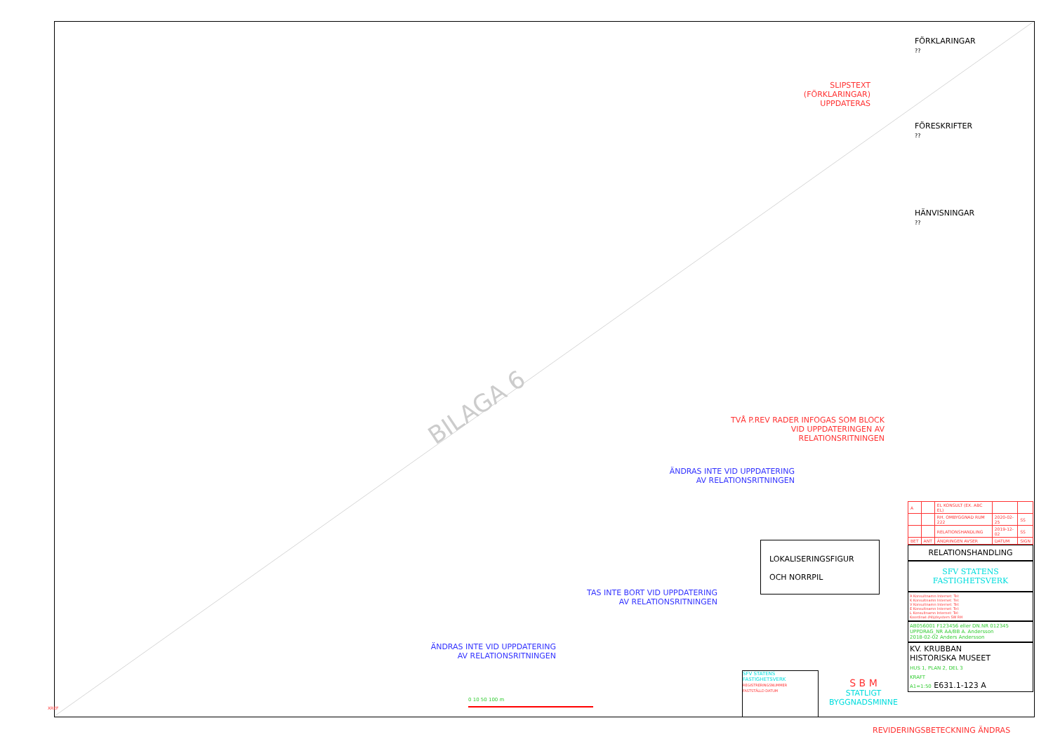FÖRKLARINGAR
??
SLIPSTEXT (FÖRKLARINGAR)
UPPDATERAS
FÖRESKRIFTER
??
HÄNVISNINGAR
??
BILAGA 6
TVÅ P.REV RADER INFOGAS SOM BLOCK
VID UPPDATERINGEN AV RELATIONSRITNINGEN
ÄNDRAS INTE VID UPPDATERING
AV RELATIONSRITNINGEN
TAS INTE BORT VID UPPDATERING
AV RELATIONSRITNINGEN
ÄNDRAS INTE VID UPPDATERING
AV RELATIONSRITNINGEN
LOKALISERINGSFIGUR
OCH NORRPIL
0 10 50 100 m
| A | | EL KONSULT (EX. ABC EL) | | |
| | | RH. OMBYGGNAD RUM 222 | 2020-02-25 | SS |
| | | RELATIONSHANDLING | 2019-12-02 | SS |
| BET | ANT | ÄNDRINGEN AVSER | DATUM | SIGN |
RELATIONSHANDLING
SFV STATENS FASTIGHETSVERK
A Konsultnamn Internet: Tel:
K Konsultnamn Internet: Tel:
V Konsultnamn Internet: Tel:
E Konsultnamn Internet: Tel:
L Konsultnamn Internet: Tel:
Koordinat-/Höjdsystem SW RH
AB056001 F123456 eller DN.NR 012345
UPPDRAG_NR AA/BB A. Andersson
2018-02-02 Anders Andersson
KV. KRUBBAN
HISTORISKA MUSEET
HUS 1, PLAN 2, DEL 3
KRAFT
A1=1:50 E631.1-123 A
S B M
STATLIGT
BYGGNADSMINNE
SFV STATENS FASTIGHETSVERK
REGISTRERINGSNUMMER
FASTSTÄLLD DATUM
REVIDERINGSBETECKNING ÄNDRAS
XREF